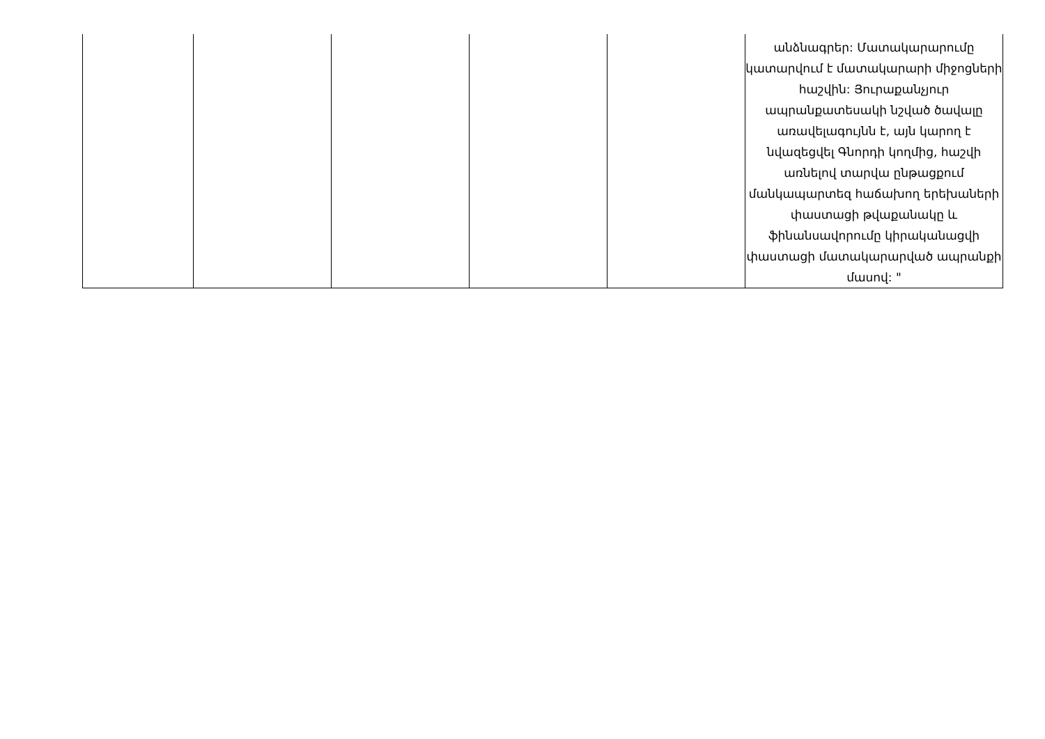| | | | | | անձնագրեր: Մատակարարումը կատարվում է մատակարարի միջոցների հաշվին: Յուրաքանչյուր ապրանքատեսակի նշված ծավալը առավելագույնն է, այն կարող է նվազեցվել Գնորդի կողմից, հաշվի առնելով տարվա ընթացքում մանկապարտեզ հաճախող երեխաների փաստացի թվաքանակը և ֆինանսավորումը կիրականացվի փաստացի մատակարարված ապրանքի մասով: " |